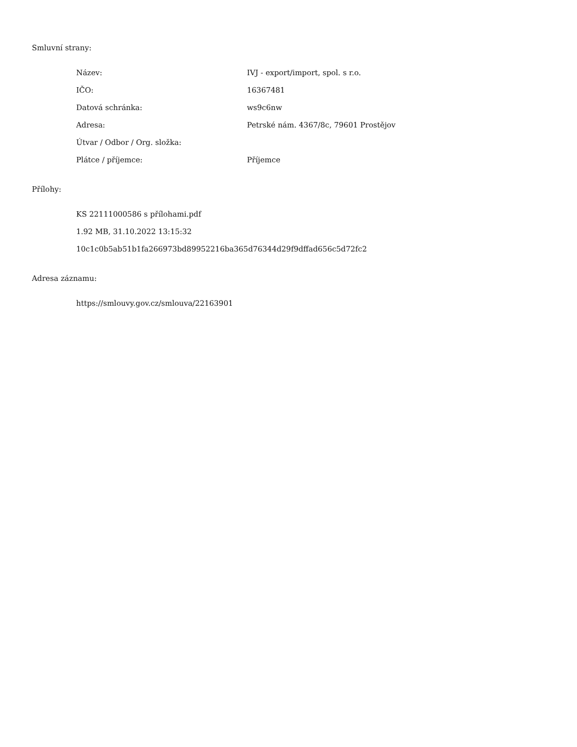Smluvní strany:
| Název: | IVJ - export/import, spol. s r.o. |
| IČO: | 16367481 |
| Datová schránka: | ws9c6nw |
| Adresa: | Petrské nám. 4367/8c, 79601 Prostějov |
| Útvar / Odbor / Org. složka: | |
| Plátce / příjemce: | Příjemce |
Přílohy:
KS 22111000586 s přílohami.pdf
1.92 MB, 31.10.2022 13:15:32
10c1c0b5ab51b1fa266973bd89952216ba365d76344d29f9dffad656c5d72fc2
Adresa záznamu:
https://smlouvy.gov.cz/smlouva/22163901